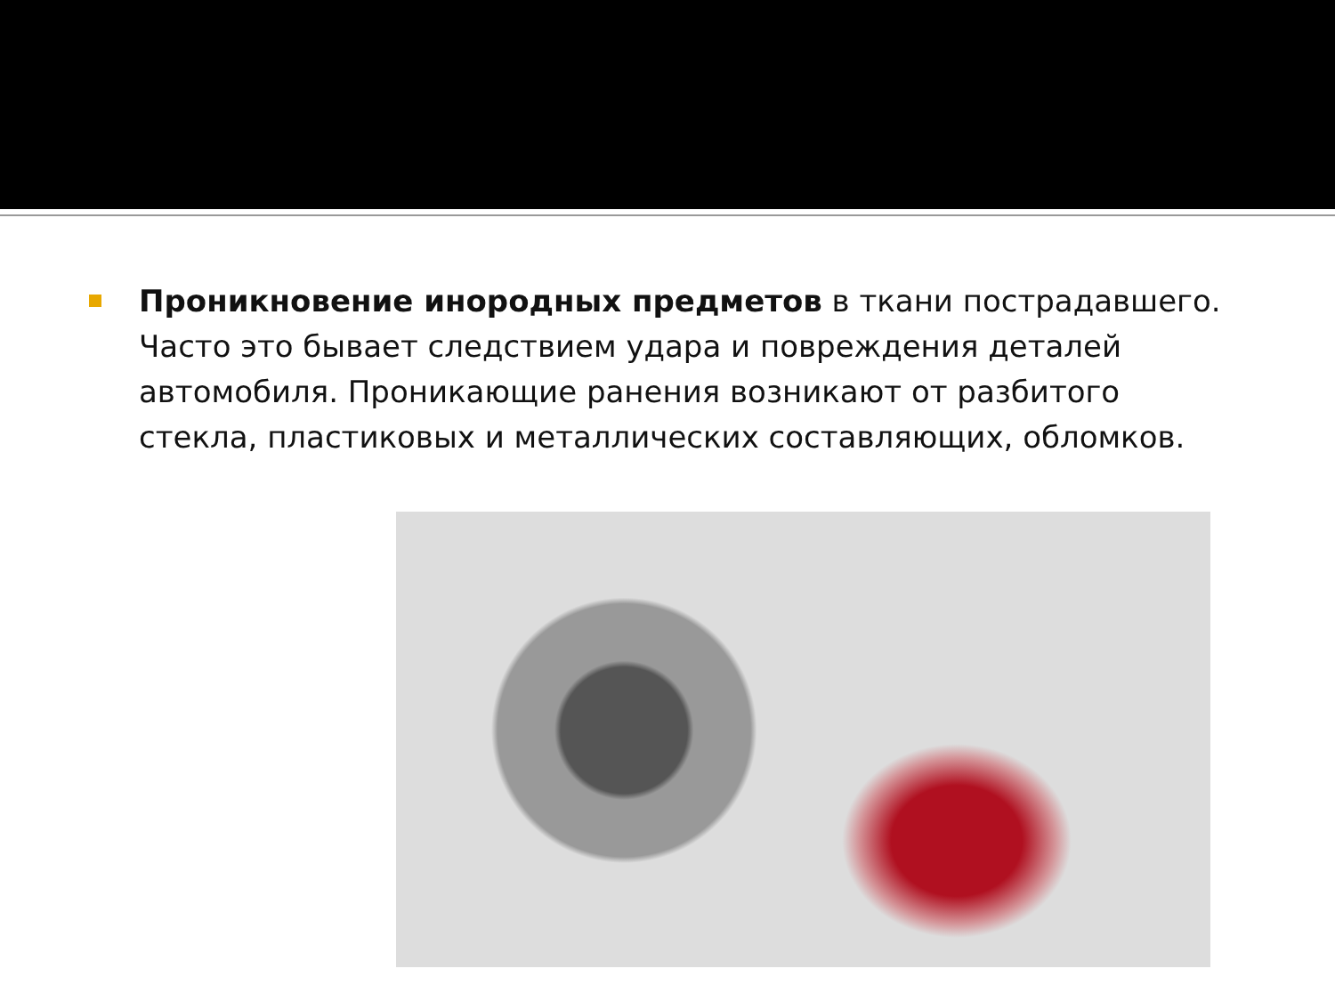Проникновение инородных предметов в ткани пострадавшего. Часто это бывает следствием удара и повреждения деталей автомобиля. Проникающие ранения возникают от разбитого стекла, пластиковых и металлических составляющих, обломков.